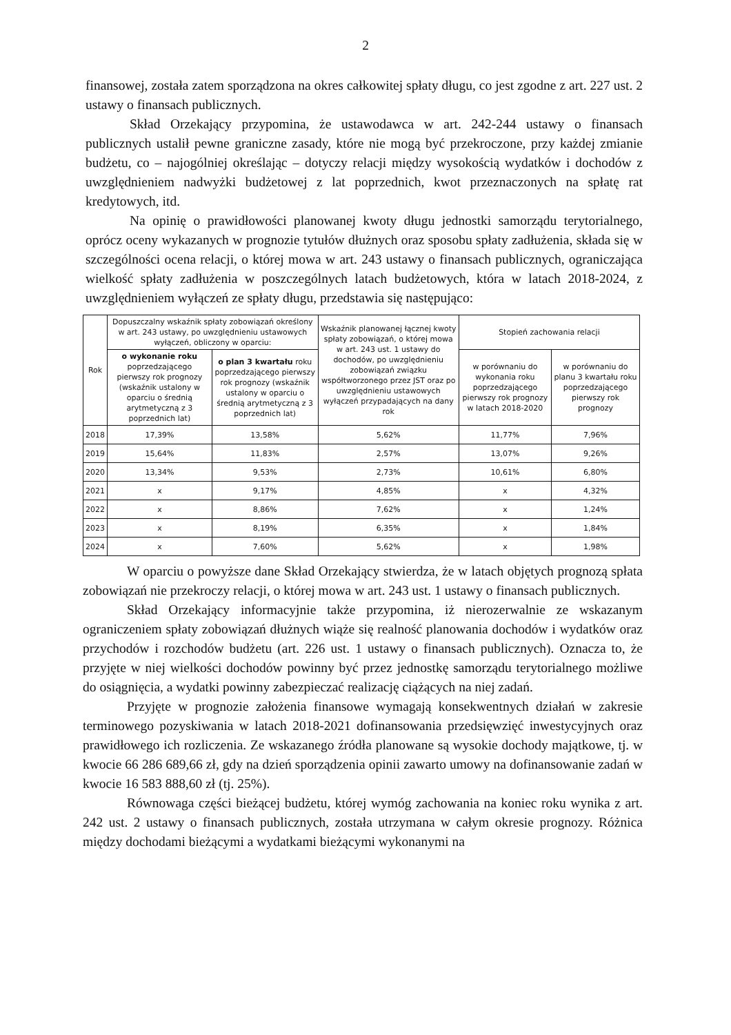2
finansowej, została zatem sporządzona na okres całkowitej spłaty długu, co jest zgodne z art. 227 ust. 2 ustawy o finansach publicznych.
Skład Orzekający przypomina, że ustawodawca w art. 242-244 ustawy o finansach publicznych ustalił pewne graniczne zasady, które nie mogą być przekroczone, przy każdej zmianie budżetu, co – najogólniej określając – dotyczy relacji między wysokością wydatków i dochodów z uwzględnieniem nadwyżki budżetowej z lat poprzednich, kwot przeznaczonych na spłatę rat kredytowych, itd.
Na opinię o prawidłowości planowanej kwoty długu jednostki samorządu terytorialnego, oprócz oceny wykazanych w prognozie tytułów dłużnych oraz sposobu spłaty zadłużenia, składa się w szczególności ocena relacji, o której mowa w art. 243 ustawy o finansach publicznych, ograniczająca wielkość spłaty zadłużenia w poszczególnych latach budżetowych, która w latach 2018-2024, z uwzględnieniem wyłączeń ze spłaty długu, przedstawia się następująco:
| Rok | Dopuszczalny wskaźnik spłaty zobowiązań określony w art. 243 ustawy, po uwzględnieniu ustawowych wyłączeń, obliczony w oparciu: | | Wskaźnik planowanej łącznej kwoty spłaty zobowiązań, o której mowa w art. 243 ust. 1 ustawy do dochodów, po uwzględnieniu zobowiązań związku współtworzonego przez JST oraz po uwzględnieniu ustawowych wyłączeń przypadających na dany rok | Stopień zachowania relacji | |
| --- | --- | --- | --- | --- | --- |
| | o wykonanie roku poprzedzającego pierwszy rok prognozy (wskaźnik ustalony w oparciu o średnią arytmetyczną z 3 poprzednich lat) | o plan 3 kwartału roku poprzedzającego pierwszy rok prognozy (wskaźnik ustalony w oparciu o średnią arytmetyczną z 3 poprzednich lat) | | w porównaniu do wykonania roku poprzedzającego pierwszy rok prognozy w latach 2018-2020 | w porównaniu do planu 3 kwartału roku poprzedzającego pierwszy rok prognozy |
| 2018 | 17,39% | 13,58% | 5,62% | 11,77% | 7,96% |
| 2019 | 15,64% | 11,83% | 2,57% | 13,07% | 9,26% |
| 2020 | 13,34% | 9,53% | 2,73% | 10,61% | 6,80% |
| 2021 | x | 9,17% | 4,85% | x | 4,32% |
| 2022 | x | 8,86% | 7,62% | x | 1,24% |
| 2023 | x | 8,19% | 6,35% | x | 1,84% |
| 2024 | x | 7,60% | 5,62% | x | 1,98% |
W oparciu o powyższe dane Skład Orzekający stwierdza, że w latach objętych prognozą spłata zobowiązań nie przekroczy relacji, o której mowa w art. 243 ust. 1 ustawy o finansach publicznych.
Skład Orzekający informacyjnie także przypomina, iż nierozerwalnie ze wskazanym ograniczeniem spłaty zobowiązań dłużnych wiąże się realność planowania dochodów i wydatków oraz przychodów i rozchodów budżetu (art. 226 ust. 1 ustawy o finansach publicznych). Oznacza to, że przyjęte w niej wielkości dochodów powinny być przez jednostkę samorządu terytorialnego możliwe do osiągnięcia, a wydatki powinny zabezpieczać realizację ciążących na niej zadań.
Przyjęte w prognozie założenia finansowe wymagają konsekwentnych działań w zakresie terminowego pozyskiwania w latach 2018-2021 dofinansowania przedsięwzięć inwestycyjnych oraz prawidłowego ich rozliczenia. Ze wskazanego źródła planowane są wysokie dochody majątkowe, tj. w kwocie 66 286 689,66 zł, gdy na dzień sporządzenia opinii zawarto umowy na dofinansowanie zadań w kwocie 16 583 888,60 zł (tj. 25%).
Równowaga części bieżącej budżetu, której wymóg zachowania na koniec roku wynika z art. 242 ust. 2 ustawy o finansach publicznych, została utrzymana w całym okresie prognozy. Różnica między dochodami bieżącymi a wydatkami bieżącymi wykonanymi na